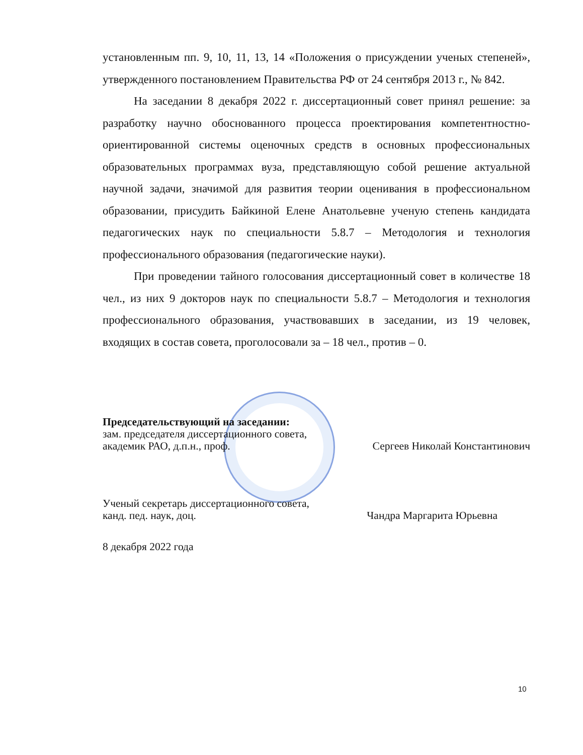установленным пп. 9, 10, 11, 13, 14 «Положения о присуждении ученых степеней», утвержденного постановлением Правительства РФ от 24 сентября 2013 г., № 842.
На заседании 8 декабря 2022 г. диссертационный совет принял решение: за разработку научно обоснованного процесса проектирования компетентностно-ориентированной системы оценочных средств в основных профессиональных образовательных программах вуза, представляющую собой решение актуальной научной задачи, значимой для развития теории оценивания в профессиональном образовании, присудить Байкиной Елене Анатольевне ученую степень кандидата педагогических наук по специальности 5.8.7 – Методология и технология профессионального образования (педагогические науки).
При проведении тайного голосования диссертационный совет в количестве 18 чел., из них 9 докторов наук по специальности 5.8.7 – Методология и технология профессионального образования, участвовавших в заседании, из 19 человек, входящих в состав совета, проголосовали за – 18 чел., против – 0.
Председательствующий на заседании:
зам. председателя диссертационного совета,
академик РАО, д.п.н., проф. Сергеев Николай Константинович
Ученый секретарь диссертационного совета,
канд. пед. наук, доц. Чандра Маргарита Юрьевна
8 декабря 2022 года
10